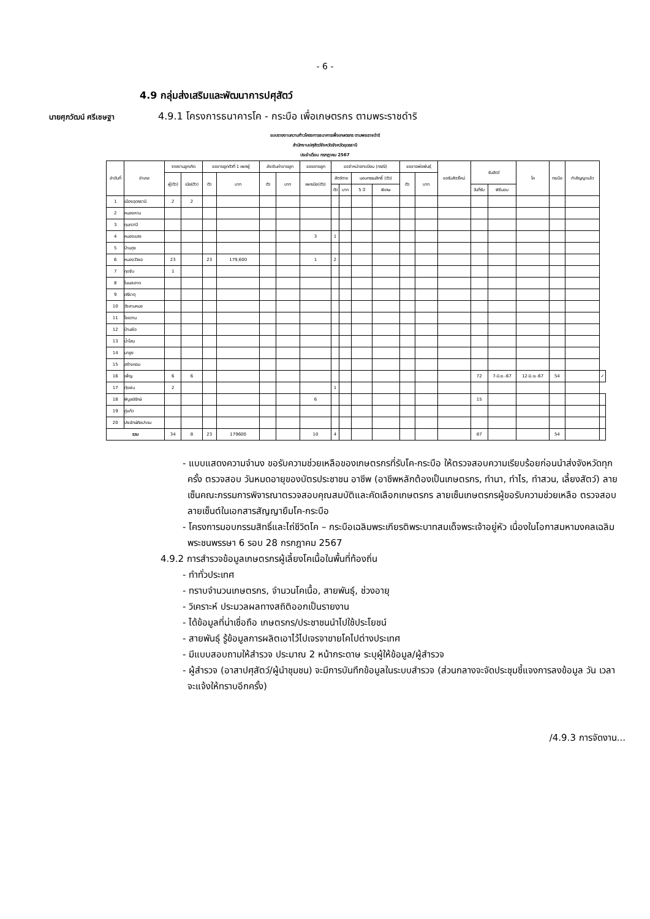- 6 -
4.9 กลุ่มส่งเสริมและพัฒนาการปศุสัตว์
นายศุภวัฒน์ ศรีเชษฐา
4.9.1 โครงการธนาคารโค - กระบือ เพื่อเกษตรกร ตามพระราชดำริ
แบบรายงานความก้าวโครงการธนาคารเพื่อเกษตรกร ตามพระราชดำริ
สำนักงานปศุสัตว์จังหวัดจังหวัดอุดรธานี
ประจำเดือน กรกฎาคม 2567
| ลำดับที่ | อำเภอ | รายงานลูกเกิด | | ขอขายลูกตัวที่ 1 เพศผู้ | | ส่งเงินค่าขายลูก | | ขอขยายลูก | ขอจำหน่ายทะเบียน (กรณี) | | | | ขอขายพ่อพันธุ์ | | ขอรับสัตว์ใหม่ | รับสัตว์ | | โค | กระบือ | ทำสัญญาแล้ว | |
| --- | --- | --- | --- | --- | --- | --- | --- | --- | --- | --- | --- | --- | --- | --- | --- | --- | --- | --- | --- | --- | --- |
| | | ผู้(ตัว) | เมีย(ตัว) | ตัว | บาท | ตัว | บาท | เพศเมีย(ตัว) | สัตว์ตาย | | มอบกรรมสิทธิ์ (ตัว) | | ตัว | บาท | | | | | | | |
| | | | | | | | | | ตัว | บาท | 5 ปี | พิเศษ | | | | วันที่รับ | พิธีมอบ | | | | |
| 1 | เมืองอุดรธานี | 2 | 2 | | | | | | | | | | | | | | | | | | |
| 2 | หนองหาน | | | | | | | | | | | | | | | | | | | | |
| 3 | กุมภวาปี | | | | | | | | | | | | | | | | | | | | |
| 4 | หนองแสง | | | | | | | 3 | 1 | | | | | | | | | | | | |
| 5 | บ้านดุง | | | | | | | | | | | | | | | | | | | | |
| 6 | หนองวัวซอ | 23 | | 23 | 179,600 | | | 1 | 2 | | | | | | | | | | | | |
| 7 | กุดจับ | 1 | | | | | | | | | | | | | | | | | | | |
| 8 | โนนสะอาด | | | | | | | | | | | | | | | | | | | | |
| 9 | ศรีธาตุ | | | | | | | | | | | | | | | | | | | | |
| 10 | วังสามหมอ | | | | | | | | | | | | | | | | | | | | |
| 11 | ไชยวาน | | | | | | | | | | | | | | | | | | | | |
| 12 | บ้านผือ | | | | | | | | | | | | | | | | | | | | |
| 13 | น้ำโสม | | | | | | | | | | | | | | | | | | | | |
| 14 | นายูง | | | | | | | | | | | | | | | | | | | | |
| 15 | สร้างคอม | | | | | | | | | | | | | | | | | | | | |
| 16 | เพ็ญ | 6 | 6 | | | | | | | | | | | | | 72 | 7-มิ.ย.-67 | 12-มิ.ย.-67 | 54 | | ✓ |
| 17 | ทุ่งฝน | 2 | | | | | | | 1 | | | | | | | | | | | | |
| 18 | พิบูลย์รักษ์ | | | | | | | 6 | | | | | | | | 15 | | | | | |
| 19 | กู่แก้ว | | | | | | | | | | | | | | | | | | | | |
| 20 | ประจักษ์ศิลปาคม | | | | | | | | | | | | | | | | | | | | |
| รวม | | 34 | 8 | 23 | 179600 | | | 10 | 4 | | | | | | | 87 | | | 54 | | |
- แบบแสดงความจำนง ขอรับความช่วยเหลือของเกษตรกรที่รับโค-กระบือ ให้ตรวจสอบความเรียบร้อยก่อนนำส่งจังหวัดทุกครั้ง ตรวจสอบ วันหมดอายุของบัตรประชาชน อาชีพ (อาชีพหลักต้องเป็นเกษตรกร, ทำนา, ทำไร, ทำสวน, เลี้ยงสัตว์) ลายเซ็นคณะกรรมการพิจารณาตรวจสอบคุณสมบัติและคัดเลือกเกษตรกร ลายเซ็นเกษตรกรผู้ขอรับความช่วยเหลือ ตรวจสอบลายเซ็นต์ในเอกสารสัญญายืมโค-กระบือ
- โครงการมอบกรรมสิทธิ์และไถ่ชีวิตโค – กระบือเฉลิมพระเกียรติพระบาทสมเด็จพระเจ้าอยู่หัว เนื่องในโอกาสมหามงคลเฉลิมพระชนพรรษา 6 รอบ 28 กรกฎาคม 2567
4.9.2 การสำรวจข้อมูลเกษตรกรผู้เลี้ยงโคเนื้อในพื้นที่ท้องถิ่น
- ทำทั่วประเทศ
- ทราบจำนวนเกษตรกร, จำนวนโคเนื้อ, สายพันธุ์, ช่วงอายุ
- วิเคราะห์ ประมวลผลทางสถิติออกเป็นรายงาน
- ได้ข้อมูลที่น่าเชื่อถือ เกษตรกร/ประชาชนนำไปใช้ประโยชน์
- สายพันธุ์ รู้ข้อมูลการผลิตเอาไว้ไปเจรจาขายโคไปต่างประเทศ
- มีแบบสอบถามให้สำรวจ ประมาณ 2 หน้ากระดาษ ระบุผู้ให้ข้อมูล/ผู้สำรวจ
- ผู้สำรวจ (อาสาปศุสัตว์/ผู้นำชุมชน) จะมีการบันทึกข้อมูลในระบบสำรวจ (ส่วนกลางจะจัดประชุมชี้แจงการลงข้อมูล วัน เวลา จะแจ้งให้ทราบอีกครั้ง)
/4.9.3 การจัดงาน...